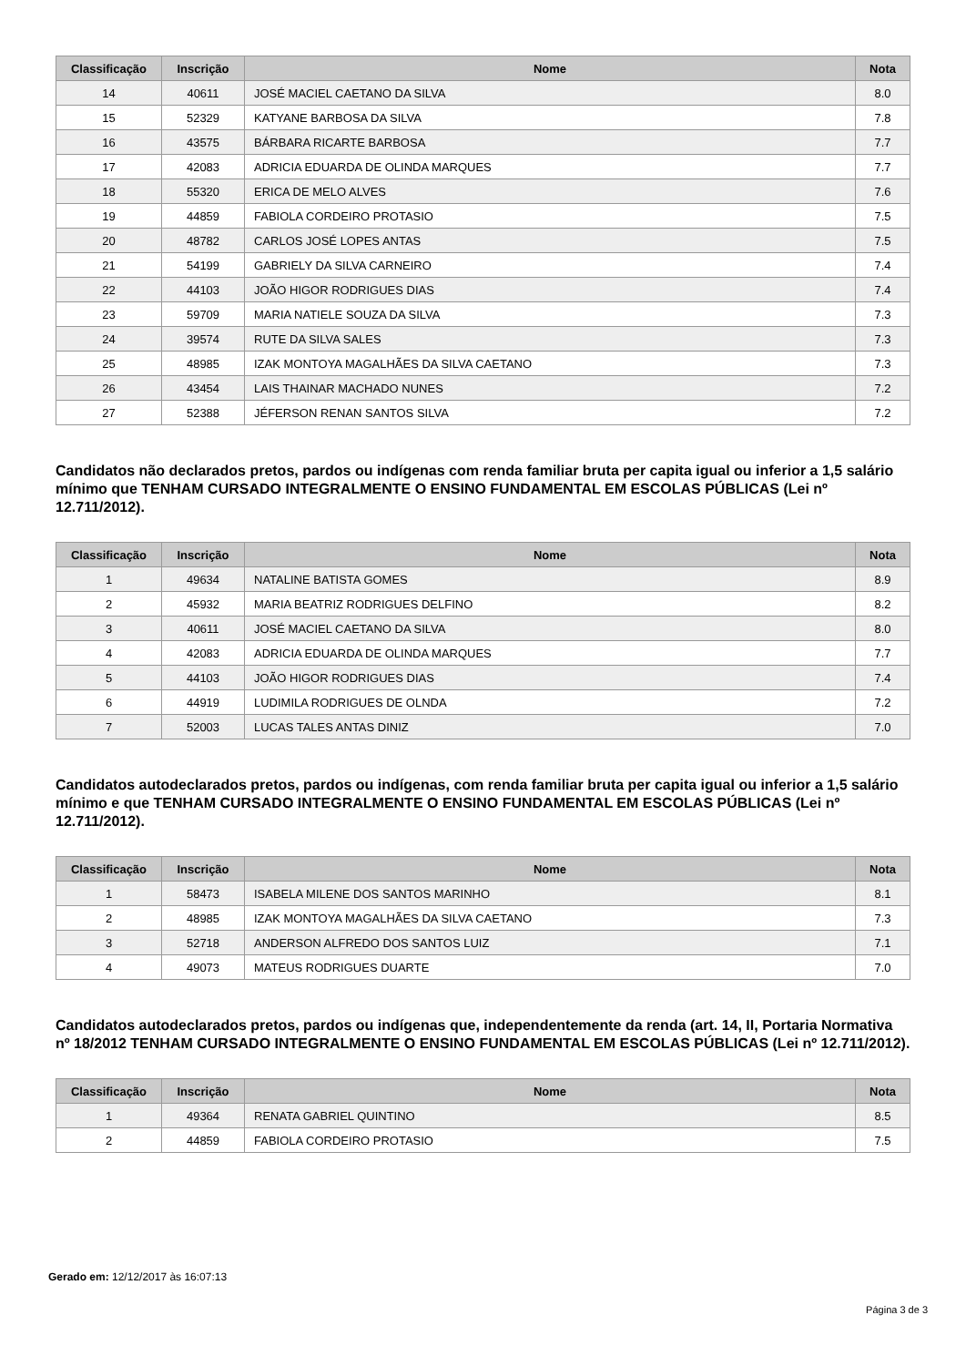| Classificação | Inscrição | Nome | Nota |
| --- | --- | --- | --- |
| 14 | 40611 | JOSÉ MACIEL CAETANO DA SILVA | 8.0 |
| 15 | 52329 | KATYANE BARBOSA DA SILVA | 7.8 |
| 16 | 43575 | BÁRBARA RICARTE BARBOSA | 7.7 |
| 17 | 42083 | ADRICIA EDUARDA DE OLINDA MARQUES | 7.7 |
| 18 | 55320 | ERICA DE MELO ALVES | 7.6 |
| 19 | 44859 | FABIOLA CORDEIRO PROTASIO | 7.5 |
| 20 | 48782 | CARLOS JOSÉ LOPES ANTAS | 7.5 |
| 21 | 54199 | GABRIELY DA SILVA CARNEIRO | 7.4 |
| 22 | 44103 | JOÃO HIGOR RODRIGUES DIAS | 7.4 |
| 23 | 59709 | MARIA NATIELE SOUZA DA SILVA | 7.3 |
| 24 | 39574 | RUTE DA SILVA SALES | 7.3 |
| 25 | 48985 | IZAK MONTOYA MAGALHÃES DA SILVA CAETANO | 7.3 |
| 26 | 43454 | LAIS THAINAR MACHADO NUNES | 7.2 |
| 27 | 52388 | JÉFERSON RENAN SANTOS SILVA | 7.2 |
Candidatos não declarados pretos, pardos ou indígenas com renda familiar bruta per capita igual ou inferior a 1,5 salário mínimo que TENHAM CURSADO INTEGRALMENTE O ENSINO FUNDAMENTAL EM ESCOLAS PÚBLICAS (Lei nº 12.711/2012).
| Classificação | Inscrição | Nome | Nota |
| --- | --- | --- | --- |
| 1 | 49634 | NATALINE BATISTA GOMES | 8.9 |
| 2 | 45932 | MARIA BEATRIZ RODRIGUES DELFINO | 8.2 |
| 3 | 40611 | JOSÉ MACIEL CAETANO DA SILVA | 8.0 |
| 4 | 42083 | ADRICIA EDUARDA DE OLINDA MARQUES | 7.7 |
| 5 | 44103 | JOÃO HIGOR RODRIGUES DIAS | 7.4 |
| 6 | 44919 | LUDIMILA RODRIGUES DE OLNDA | 7.2 |
| 7 | 52003 | LUCAS TALES ANTAS DINIZ | 7.0 |
Candidatos autodeclarados pretos, pardos ou indígenas, com renda familiar bruta per capita igual ou inferior a 1,5 salário mínimo e que TENHAM CURSADO INTEGRALMENTE O ENSINO FUNDAMENTAL EM ESCOLAS PÚBLICAS (Lei nº 12.711/2012).
| Classificação | Inscrição | Nome | Nota |
| --- | --- | --- | --- |
| 1 | 58473 | ISABELA MILENE DOS SANTOS MARINHO | 8.1 |
| 2 | 48985 | IZAK MONTOYA MAGALHÃES DA SILVA CAETANO | 7.3 |
| 3 | 52718 | ANDERSON ALFREDO DOS SANTOS LUIZ | 7.1 |
| 4 | 49073 | MATEUS RODRIGUES DUARTE | 7.0 |
Candidatos autodeclarados pretos, pardos ou indígenas que, independentemente da renda (art. 14, II, Portaria Normativa nº 18/2012 TENHAM CURSADO INTEGRALMENTE O ENSINO FUNDAMENTAL EM ESCOLAS PÚBLICAS (Lei nº 12.711/2012).
| Classificação | Inscrição | Nome | Nota |
| --- | --- | --- | --- |
| 1 | 49364 | RENATA GABRIEL QUINTINO | 8.5 |
| 2 | 44859 | FABIOLA CORDEIRO PROTASIO | 7.5 |
Gerado em: 12/12/2017 às 16:07:13
Página 3 de 3